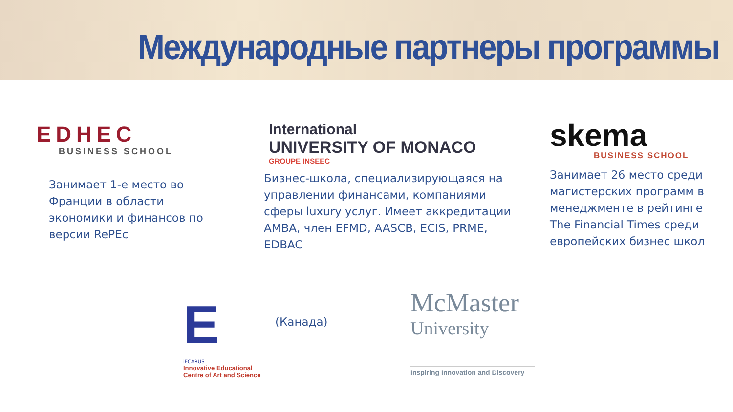Международные партнеры программы
EDHEC
BUSINESS SCHOOL
Занимает 1-е место во Франции в области экономики и финансов по версии RePEc
International
UNIVERSITY OF MONACO
GROUPE INSEEC
Бизнес-школа, специализирующаяся на управлении финансами, компаниями сферы luxury услуг. Имеет аккредитации AMBA, член EFMD, AASCB, ECIS, PRME, EDBAC
skema
BUSINESS SCHOOL
Занимает 26 место среди магистерских программ в менеджменте в рейтинге The Financial Times среди европейских бизнес школ
E
iECARUS
Innovative Educational Centre of Art and Science
(Канада)
McMaster
University
Inspiring Innovation and Discovery